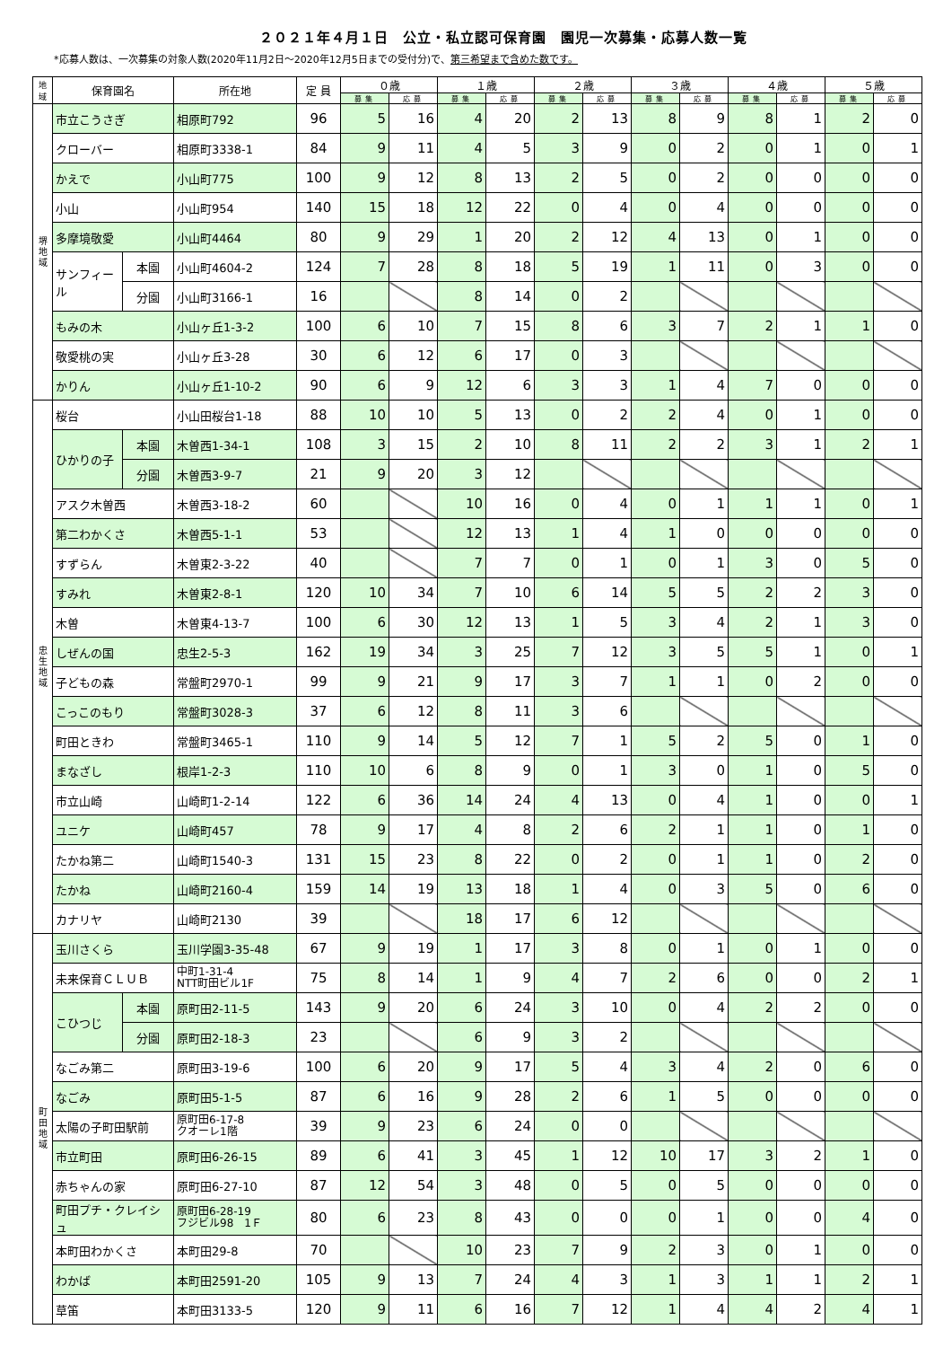２０２１年４月１日　公立・私立認可保育園　園児一次募集・応募人数一覧
*応募人数は、一次募集の対象人数(2020年11月2日～2020年12月5日までの受付分)で、第三希望まで含めた数です。
| 地域 | 保育園名 | | 所在地 | 定 員 | ０歳 | | １歳 | | ２歳 | | ３歳 | | ４歳 | | ５歳 | |
| --- | --- | --- | --- | --- | --- | --- | --- | --- | --- | --- | --- | --- | --- | --- | --- | --- |
| | | | | | 募集 | 応募 | 募集 | 応募 | 募集 | 応募 | 募集 | 応募 | 募集 | 応募 | 募集 | 応募 |
| 堺 地 域 | 市立こうさぎ | | 相原町792 | 96 | 5 | 16 | 4 | 20 | 2 | 13 | 8 | 9 | 8 | 1 | 2 | 0 |
| | クローバー | | 相原町3338-1 | 84 | 9 | 11 | 4 | 5 | 3 | 9 | 0 | 2 | 0 | 1 | 0 | 1 |
| | かえで | | 小山町775 | 100 | 9 | 12 | 8 | 13 | 2 | 5 | 0 | 2 | 0 | 0 | 0 | 0 |
| | 小山 | | 小山町954 | 140 | 15 | 18 | 12 | 22 | 0 | 4 | 0 | 4 | 0 | 0 | 0 | 0 |
| | 多摩境敬愛 | | 小山町4464 | 80 | 9 | 29 | 1 | 20 | 2 | 12 | 4 | 13 | 0 | 1 | 0 | 0 |
| | サンフィール | 本園 | 小山町4604-2 | 124 | 7 | 28 | 8 | 18 | 5 | 19 | 1 | 11 | 0 | 3 | 0 | 0 |
| | | 分園 | 小山町3166-1 | 16 | | | 8 | 14 | 0 | 2 | | | | | | |
| | もみの木 | | 小山ヶ丘1-3-2 | 100 | 6 | 10 | 7 | 15 | 8 | 6 | 3 | 7 | 2 | 1 | 1 | 0 |
| | 敬愛桃の実 | | 小山ヶ丘3-28 | 30 | 6 | 12 | 6 | 17 | 0 | 3 | | | | | | |
| | かりん | | 小山ヶ丘1-10-2 | 90 | 6 | 9 | 12 | 6 | 3 | 3 | 1 | 4 | 7 | 0 | 0 | 0 |
| 忠 生 地 域 | 桜台 | | 小山田桜台1-18 | 88 | 10 | 10 | 5 | 13 | 0 | 2 | 2 | 4 | 0 | 1 | 0 | 0 |
| | ひかりの子 | 本園 | 木曽西1-34-1 | 108 | 3 | 15 | 2 | 10 | 8 | 11 | 2 | 2 | 3 | 1 | 2 | 1 |
| | | 分園 | 木曽西3-9-7 | 21 | 9 | 20 | 3 | 12 | | | | | | | | |
| | アスク木曽西 | | 木曽西3-18-2 | 60 | | | 10 | 16 | 0 | 4 | 0 | 1 | 1 | 1 | 0 | 1 |
| | 第二わかくさ | | 木曽西5-1-1 | 53 | | | 12 | 13 | 1 | 4 | 1 | 0 | 0 | 0 | 0 | 0 |
| | すずらん | | 木曽東2-3-22 | 40 | | | 7 | 7 | 0 | 1 | 0 | 1 | 3 | 0 | 5 | 0 |
| | すみれ | | 木曽東2-8-1 | 120 | 10 | 34 | 7 | 10 | 6 | 14 | 5 | 5 | 2 | 2 | 3 | 0 |
| | 木曽 | | 木曽東4-13-7 | 100 | 6 | 30 | 12 | 13 | 1 | 5 | 3 | 4 | 2 | 1 | 3 | 0 |
| | しぜんの国 | | 忠生2-5-3 | 162 | 19 | 34 | 3 | 25 | 7 | 12 | 3 | 5 | 5 | 1 | 0 | 1 |
| | 子どもの森 | | 常盤町2970-1 | 99 | 9 | 21 | 9 | 17 | 3 | 7 | 1 | 1 | 0 | 2 | 0 | 0 |
| | こっこのもり | | 常盤町3028-3 | 37 | 6 | 12 | 8 | 11 | 3 | 6 | | | | | | |
| | 町田ときわ | | 常盤町3465-1 | 110 | 9 | 14 | 5 | 12 | 7 | 1 | 5 | 2 | 5 | 0 | 1 | 0 |
| | まなざし | | 根岸1-2-3 | 110 | 10 | 6 | 8 | 9 | 0 | 1 | 3 | 0 | 1 | 0 | 5 | 0 |
| | 市立山崎 | | 山崎町1-2-14 | 122 | 6 | 36 | 14 | 24 | 4 | 13 | 0 | 4 | 1 | 0 | 0 | 1 |
| | ユニケ | | 山崎町457 | 78 | 9 | 17 | 4 | 8 | 2 | 6 | 2 | 1 | 1 | 0 | 1 | 0 |
| | たかね第二 | | 山崎町1540-3 | 131 | 15 | 23 | 8 | 22 | 0 | 2 | 0 | 1 | 1 | 0 | 2 | 0 |
| | たかね | | 山崎町2160-4 | 159 | 14 | 19 | 13 | 18 | 1 | 4 | 0 | 3 | 5 | 0 | 6 | 0 |
| | カナリヤ | | 山崎町2130 | 39 | | | 18 | 17 | 6 | 12 | | | | | | |
| 町 田 地 域 | 玉川さくら | | 玉川学園3-35-48 | 67 | 9 | 19 | 1 | 17 | 3 | 8 | 0 | 1 | 0 | 1 | 0 | 0 |
| | 未来保育ＣＬＵＢ | | 中町1-31-4 NTT町田ビル1F | 75 | 8 | 14 | 1 | 9 | 4 | 7 | 2 | 6 | 0 | 0 | 2 | 1 |
| | こひつじ | 本園 | 原町田2-11-5 | 143 | 9 | 20 | 6 | 24 | 3 | 10 | 0 | 4 | 2 | 2 | 0 | 0 |
| | | 分園 | 原町田2-18-3 | 23 | | | 6 | 9 | 3 | 2 | | | | | | |
| | なごみ第二 | | 原町田3-19-6 | 100 | 6 | 20 | 9 | 17 | 5 | 4 | 3 | 4 | 2 | 0 | 6 | 0 |
| | なごみ | | 原町田5-1-5 | 87 | 6 | 16 | 9 | 28 | 2 | 6 | 1 | 5 | 0 | 0 | 0 | 0 |
| | 太陽の子町田駅前 | | 原町田6-17-8 クオーレ1階 | 39 | 9 | 23 | 6 | 24 | 0 | 0 | | | | | | |
| | 市立町田 | | 原町田6-26-15 | 89 | 6 | 41 | 3 | 45 | 1 | 12 | 10 | 17 | 3 | 2 | 1 | 0 |
| | 赤ちゃんの家 | | 原町田6-27-10 | 87 | 12 | 54 | 3 | 48 | 0 | 5 | 0 | 5 | 0 | 0 | 0 | 0 |
| | 町田プチ・クレイシュ | | 原町田6-28-19 フジビル98 1Ｆ | 80 | 6 | 23 | 8 | 43 | 0 | 0 | 0 | 1 | 0 | 0 | 4 | 0 |
| | 本町田わかくさ | | 本町田29-8 | 70 | | | 10 | 23 | 7 | 9 | 2 | 3 | 0 | 1 | 0 | 0 |
| | わかば | | 本町田2591-20 | 105 | 9 | 13 | 7 | 24 | 4 | 3 | 1 | 3 | 1 | 1 | 2 | 1 |
| | 草笛 | | 本町田3133-5 | 120 | 9 | 11 | 6 | 16 | 7 | 12 | 1 | 4 | 4 | 2 | 4 | 1 |